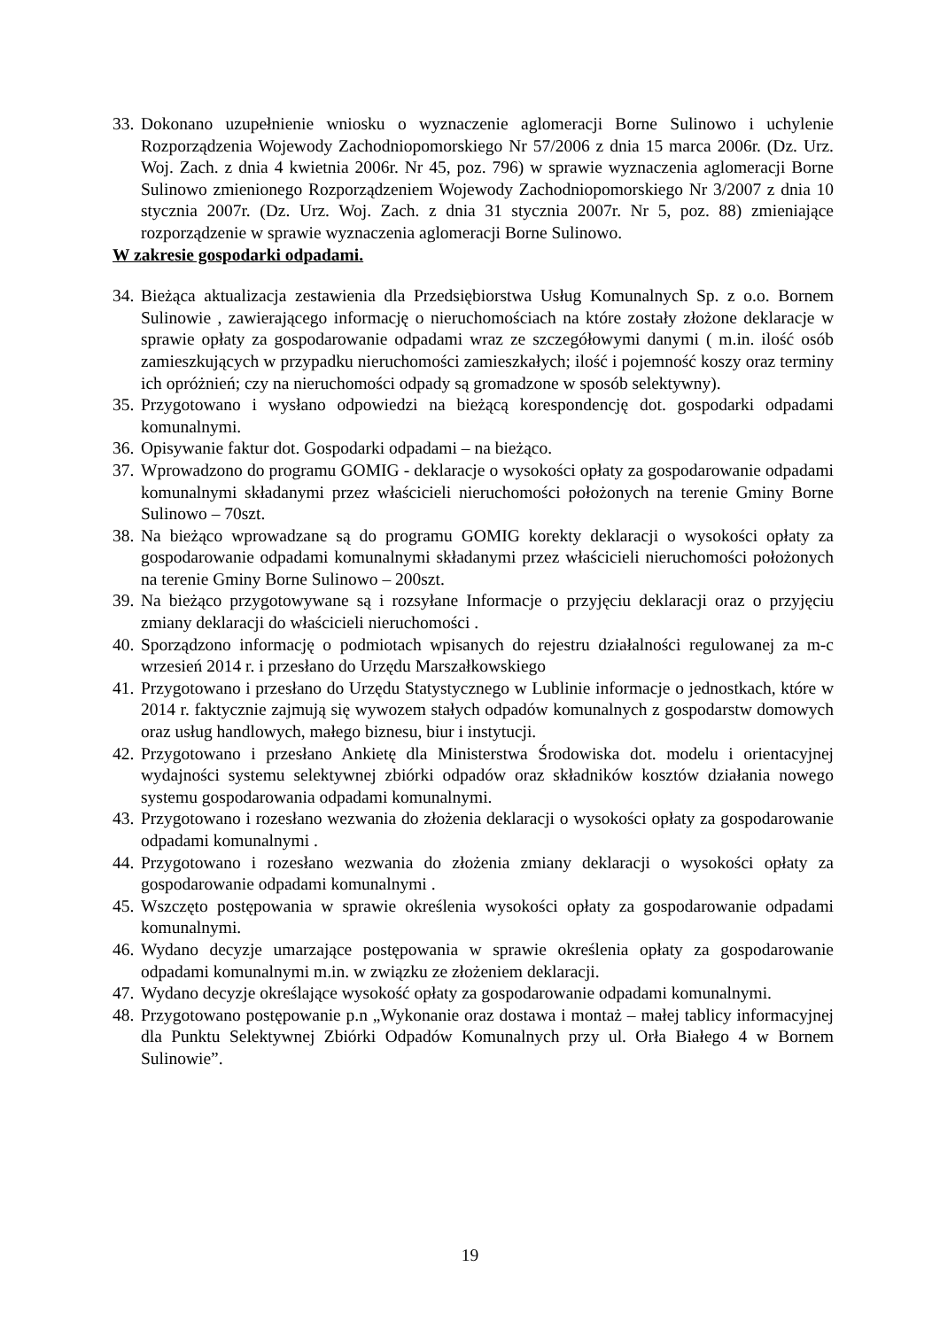33. Dokonano uzupełnienie wniosku o wyznaczenie aglomeracji Borne Sulinowo i uchylenie Rozporządzenia Wojewody Zachodniopomorskiego Nr 57/2006 z dnia 15 marca 2006r. (Dz. Urz. Woj. Zach. z dnia 4 kwietnia 2006r. Nr 45, poz. 796) w sprawie wyznaczenia aglomeracji Borne Sulinowo zmienionego Rozporządzeniem Wojewody Zachodniopomorskiego Nr 3/2007 z dnia 10 stycznia 2007r. (Dz. Urz. Woj. Zach. z dnia 31 stycznia 2007r. Nr 5, poz. 88) zmieniające rozporządzenie w sprawie wyznaczenia aglomeracji Borne Sulinowo.
W zakresie gospodarki odpadami.
34. Bieżąca aktualizacja zestawienia dla Przedsiębiorstwa Usług Komunalnych Sp. z o.o. Bornem Sulinowie , zawierającego informację o nieruchomościach na które zostały złożone deklaracje w sprawie opłaty za gospodarowanie odpadami wraz ze szczegółowymi danymi ( m.in. ilość osób zamieszkujących w przypadku nieruchomości zamieszkałych; ilość i pojemność koszy oraz terminy ich opróżnień; czy na nieruchomości odpady są gromadzone w sposób selektywny).
35. Przygotowano i wysłano odpowiedzi na bieżącą korespondencję dot. gospodarki odpadami komunalnymi.
36. Opisywanie faktur dot. Gospodarki odpadami – na bieżąco.
37. Wprowadzono do programu GOMIG - deklaracje o wysokości opłaty za gospodarowanie odpadami komunalnymi składanymi przez właścicieli nieruchomości położonych na terenie Gminy Borne Sulinowo – 70szt.
38. Na bieżąco wprowadzane są do programu GOMIG korekty deklaracji o wysokości opłaty za gospodarowanie odpadami komunalnymi składanymi przez właścicieli nieruchomości położonych na terenie Gminy Borne Sulinowo – 200szt.
39. Na bieżąco przygotowywane są i rozsyłane Informacje o przyjęciu deklaracji oraz o przyjęciu zmiany deklaracji do właścicieli nieruchomości .
40. Sporządzono informację o podmiotach wpisanych do rejestru działalności regulowanej za m-c wrzesień 2014 r. i przesłano do Urzędu Marszałkowskiego
41. Przygotowano i przesłano do Urzędu Statystycznego w Lublinie informacje o jednostkach, które w 2014 r. faktycznie zajmują się wywozem stałych odpadów komunalnych z gospodarstw domowych oraz usług handlowych, małego biznesu, biur i instytucji.
42. Przygotowano i przesłano Ankietę dla Ministerstwa Środowiska dot. modelu i orientacyjnej wydajności systemu selektywnej zbiórki odpadów oraz składników kosztów działania nowego systemu gospodarowania odpadami komunalnymi.
43. Przygotowano i rozesłano wezwania do złożenia deklaracji o wysokości opłaty za gospodarowanie odpadami komunalnymi .
44. Przygotowano i rozesłano wezwania do złożenia zmiany deklaracji o wysokości opłaty za gospodarowanie odpadami komunalnymi .
45. Wszczęto postępowania w sprawie określenia wysokości opłaty za gospodarowanie odpadami komunalnymi.
46. Wydano decyzje umarzające postępowania w sprawie określenia opłaty za gospodarowanie odpadami komunalnymi m.in. w związku ze złożeniem deklaracji.
47. Wydano decyzje określające wysokość opłaty za gospodarowanie odpadami komunalnymi.
48. Przygotowano postępowanie p.n „Wykonanie oraz dostawa i montaż – małej tablicy informacyjnej dla Punktu Selektywnej Zbiórki Odpadów Komunalnych przy ul. Orła Białego 4 w Bornem Sulinowie”.
19